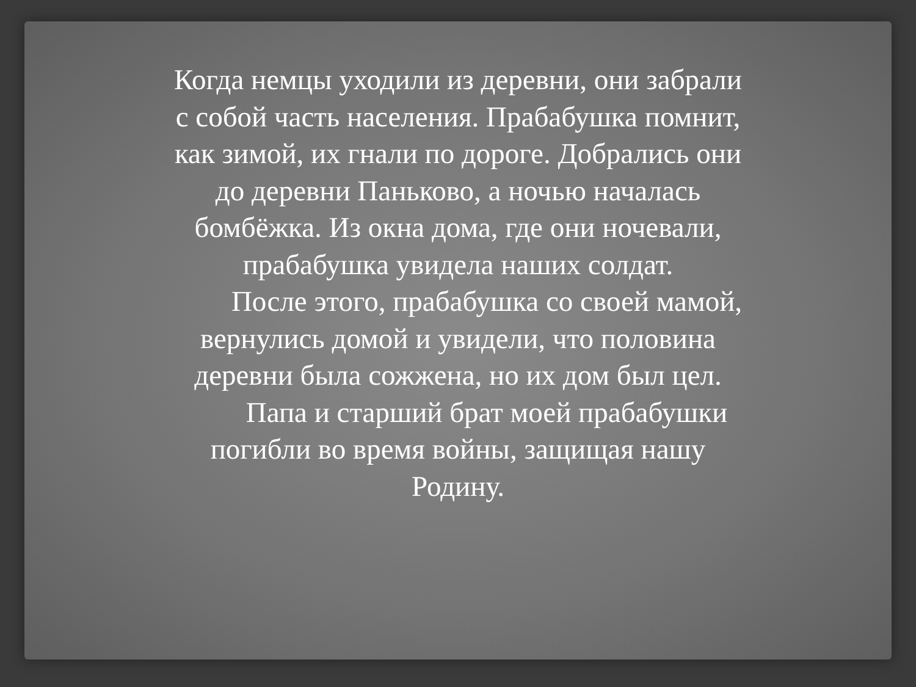Когда немцы уходили из деревни, они забрали с собой часть населения. Прабабушка помнит, как зимой, их гнали по дороге. Добрались они до деревни Паньково, а ночью началась бомбёжка. Из окна дома, где они ночевали, прабабушка увидела наших солдат.
После этого, прабабушка со своей мамой, вернулись домой и увидели, что половина деревни была сожжена, но их дом был цел.
Папа и старший брат моей прабабушки погибли во время войны, защищая нашу Родину.